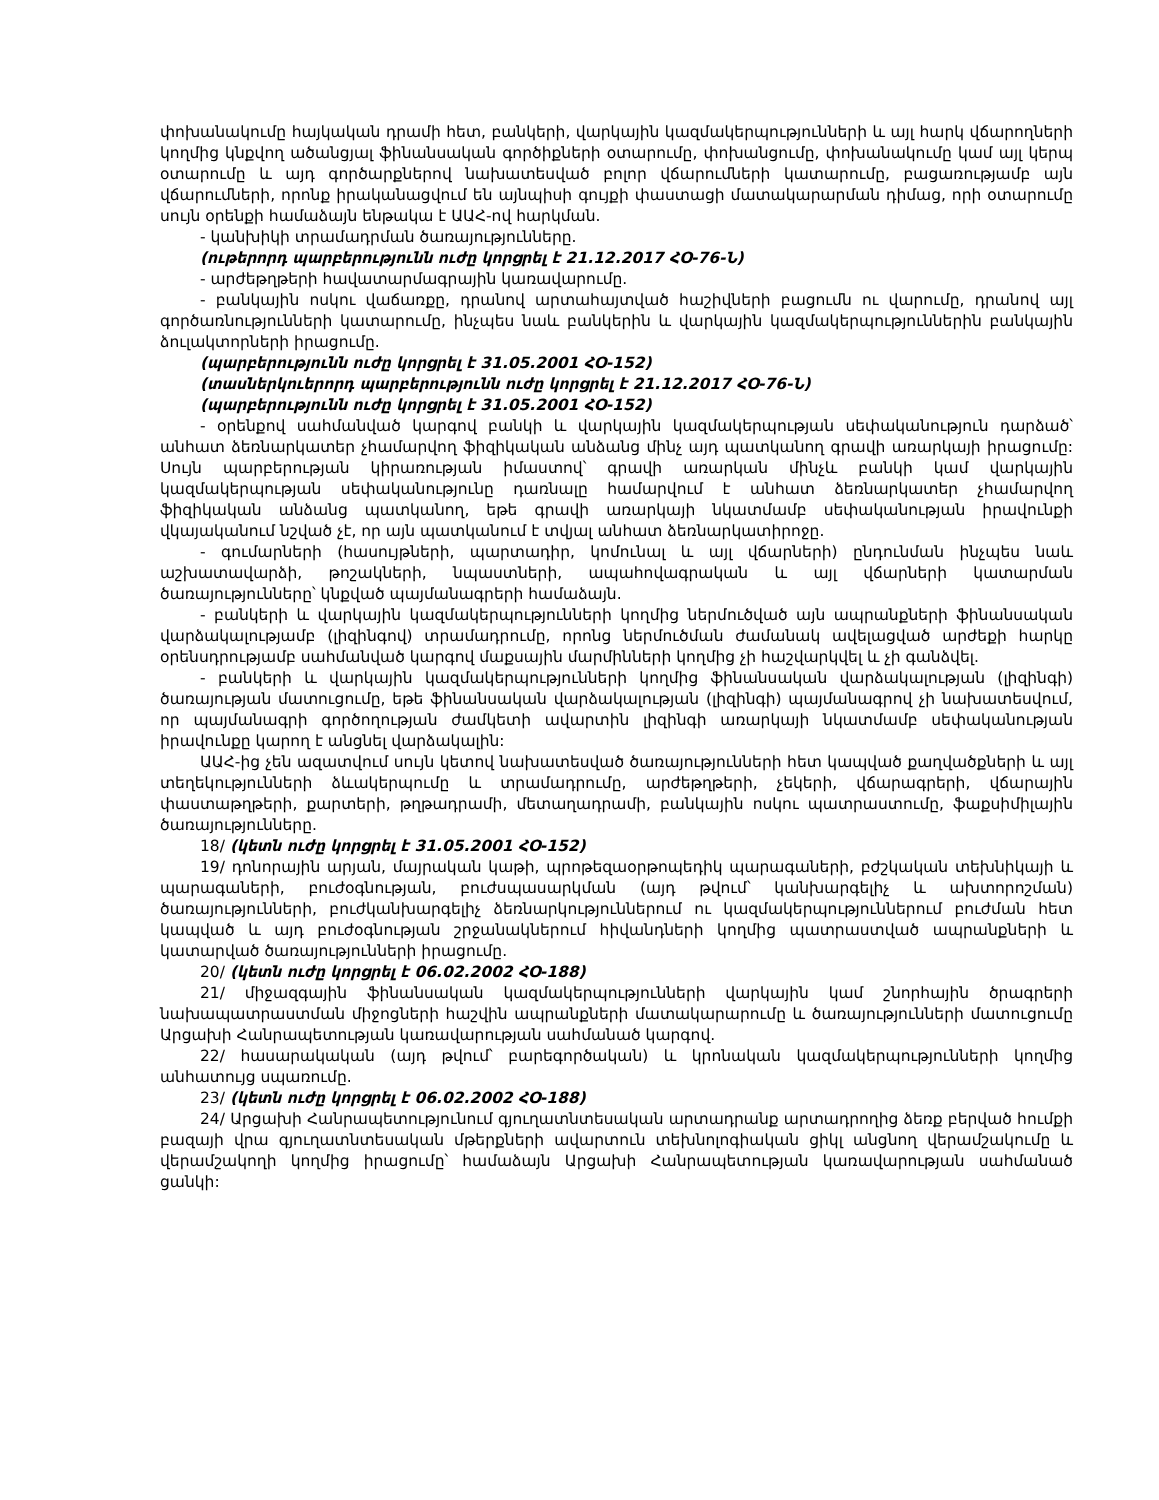փոխանակումը հայկական դրամի հետ, բանկերի, վարկային կազմակերպությունների և այլ հարկ վճարողների կողմից կնքվող ածանցյալ ֆինանսական գործիքների օտարումը, փոխանցումը, փոխանակումը կամ այլ կերպ օտարումը և այդ գործարքներով նախատեսված բոլոր վճարումների կատարումը, բացառությամբ այն վճարումների, որոնք իրականացվում են այնպիսի գույքի փաստացի մատակարարման դիմաց, որի օտարումը սույն օրենքի համաձայն ենթակա է ԱԱՀ-ով հարկման.
- կանխիկի տրամադրման ծառայությունները.
(ութերորդ պարբերությունն ուժը կորցրել է 21.12.2017 ՀՕ-76-Ն)
- արժեթղթերի հավատարմագրային կառավարումը.
- բանկային ոսկու վաճառքը, դրանով արտահայտված հաշիվների բացումն ու վարումը, դրանով այլ գործառնությունների կատարումը, ինչպես նաև բանկերին և վարկային կազմակերպություններին բանկային ձուլակտորների իրացումը.
(պարբերությունն ուժը կորցրել է 31.05.2001 ՀՕ-152)
(տասներկուերորդ պարբերությունն ուժը կորցրել է 21.12.2017 ՀՕ-76-Ն)
(պարբերությունն ուժը կորցրել է 31.05.2001 ՀՕ-152)
- օրենքով սահմանված կարգով բանկի և վարկային կազմակերպության սեփականություն դարձած՝ անհատ ձեռնարկատեր չհամարվող ֆիզիկական անձանց մինչ այդ պատկանող գրավի առարկայի իրացումը: Սույն պարբերության կիրառության իմաստով՝ գրավի առարկան մինչև բանկի կամ վարկային կազմակերպության սեփականությունը դառնալը համարվում է անհատ ձեռնարկատեր չհամարվող ֆիզիկական անձանց պատկանող, եթե գրավի առարկայի նկատմամբ սեփականության իրավունքի վկայականում նշված չէ, որ այն պատկանում է տվյալ անհատ ձեռնարկատիրոջը.
- գումարների (հասույթների, պարտադիր, կոմունալ և այլ վճարների) ընդունման ինչպես նաև աշխատավարձի, թոշակների, նպաստների, ապահովագրական և այլ վճարների կատարման ծառայությունները՝ կնքված պայմանագրերի համաձայն.
- բանկերի և վարկային կազմակերպությունների կողմից ներմուծված այն ապրանքների ֆինանսական վարձակալությամբ (լիզինգով) տրամադրումը, որոնց ներմուծման ժամանակ ավելացված արժեքի հարկը օրենսդրությամբ սահմանված կարգով մաքսային մարմինների կողմից չի հաշվարկվել և չի գանձվել.
- բանկերի և վարկային կազմակերպությունների կողմից ֆինանսական վարձակալության (լիզինգի) ծառայության մատուցումը, եթե ֆինանսական վարձակալության (լիզինգի) պայմանագրով չի նախատեսվում, որ պայմանագրի գործողության ժամկետի ավարտին լիզինգի առարկայի նկատմամբ սեփականության իրավունքը կարող է անցնել վարձակալին:
ԱԱՀ-ից չեն ազատվում սույն կետով նախատեսված ծառայությունների հետ կապված քաղվածքների և այլ տեղեկությունների ձևակերպումը և տրամադրումը, արժեթղթերի, չեկերի, վճարագրերի, վճարային փաստաթղթերի, քարտերի, թղթադրամի, մետաղադրամի, բանկային ոսկու պատրաստումը, ֆաքսիմիլային ծառայությունները.
18/ (կետն ուժը կորցրել է 31.05.2001 ՀՕ-152)
19/ դոնորային արյան, մայրական կաթի, պրոթեզաօրթոպեդիկ պարագաների, բժշկական տեխնիկայի և պարագաների, բուժօգնության, բուժսպասարկման (այդ թվում՝ կանխարգելիչ և ախտորոշման) ծառայությունների, բուժկանխարգելիչ ձեռնարկություններում ու կազմակերպություններում բուժման հետ կապված և այդ բուժօգնության շրջանակներում հիվանդների կողմից պատրաստված ապրանքների և կատարված ծառայությունների իրացումը.
20/ (կետն ուժը կորցրել է 06.02.2002 ՀՕ-188)
21/ միջազգային ֆինանսական կազմակերպությունների վարկային կամ շնորհային ծրագրերի նախապատրաստման միջոցների հաշվին ապրանքների մատակարարումը և ծառայությունների մատուցումը Արցախի Հանրապետության կառավարության սահմանած կարգով.
22/ հասարակական (այդ թվում՝ բարեգործական) և կրոնական կազմակերպությունների կողմից անհատույց սպառումը.
23/ (կետն ուժը կորցրել է 06.02.2002 ՀՕ-188)
24/ Արցախի Հանրապետությունում գյուղատնտեսական արտադրանք արտադրողից ձեռք բերված հումքի բազայի վրա գյուղատնտեսական մթերքների ավարտուն տեխնոլոգիական ցիկլ անցնող վերամշակումը և վերամշակողի կողմից իրացումը՝ համաձայն Արցախի Հանրապետության կառավարության սահմանած ցանկի: